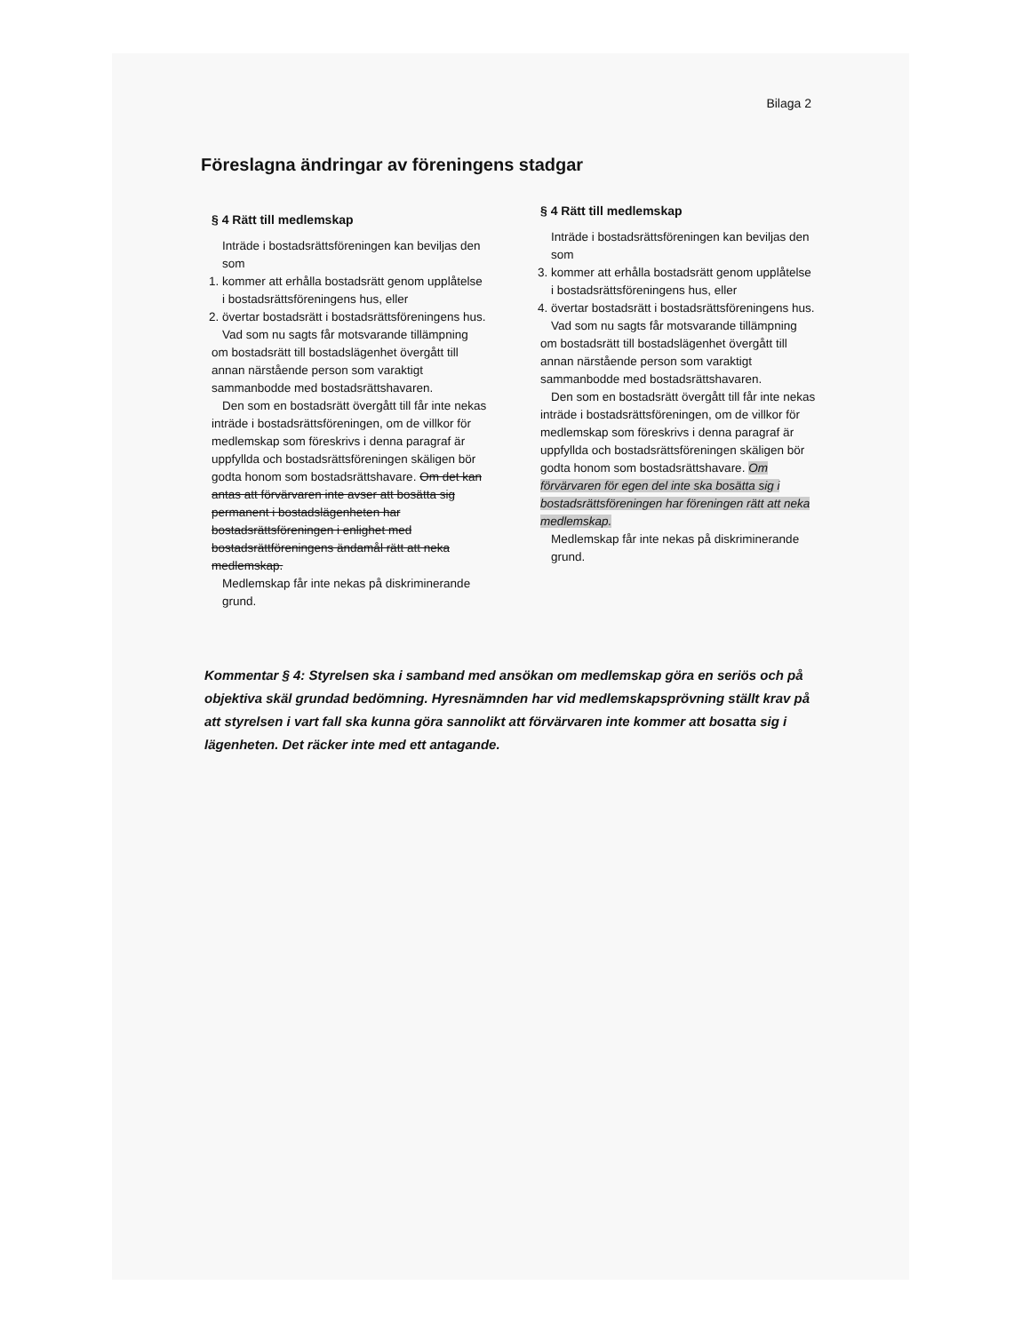Bilaga 2
Föreslagna ändringar av föreningens stadgar
§ 4 Rätt till medlemskap
Inträde i bostadsrättsföreningen kan beviljas den som
1. kommer att erhålla bostadsrätt genom upplåtelse i bostadsrättsföreningens hus, eller
2. övertar bostadsrätt i bostadsrättsföreningens hus.
Vad som nu sagts får motsvarande tillämpning om bostadsrätt till bostadslägenhet övergått till annan närstående person som varaktigt sammanbodde med bostadsrättshavaren.
Den som en bostadsrätt övergått till får inte nekas inträde i bostadsrättsföreningen, om de villkor för medlemskap som föreskrivs i denna paragraf är uppfyllda och bostadsrättsföreningen skäligen bör godta honom som bostadsrättshavare. Om det kan antas att förvärvaren inte avser att bosätta sig permanent i bostadslägenheten har bostadsrättsföreningen i enlighet med bostadsrättföreningens ändamål rätt att neka medlemskap.
Medlemskap får inte nekas på diskriminerande grund.
§ 4 Rätt till medlemskap
Inträde i bostadsrättsföreningen kan beviljas den som
3. kommer att erhålla bostadsrätt genom upplåtelse i bostadsrättsföreningens hus, eller
4. övertar bostadsrätt i bostadsrättsföreningens hus.
Vad som nu sagts får motsvarande tillämpning om bostadsrätt till bostadslägenhet övergått till annan närstående person som varaktigt sammanbodde med bostadsrättshavaren.
Den som en bostadsrätt övergått till får inte nekas inträde i bostadsrättsföreningen, om de villkor för medlemskap som föreskrivs i denna paragraf är uppfyllda och bostadsrättsföreningen skäligen bör godta honom som bostadsrättshavare. Om förvärvaren för egen del inte ska bosätta sig i bostadsrättsföreningen har föreningen rätt att neka medlemskap.
Medlemskap får inte nekas på diskriminerande grund.
Kommentar § 4: Styrelsen ska i samband med ansökan om medlemskap göra en seriös och på objektiva skäl grundad bedömning. Hyresnämnden har vid medlemskapsprövning ställt krav på att styrelsen i vart fall ska kunna göra sannolikt att förvärvaren inte kommer att bosatta sig i lägenheten. Det räcker inte med ett antagande.